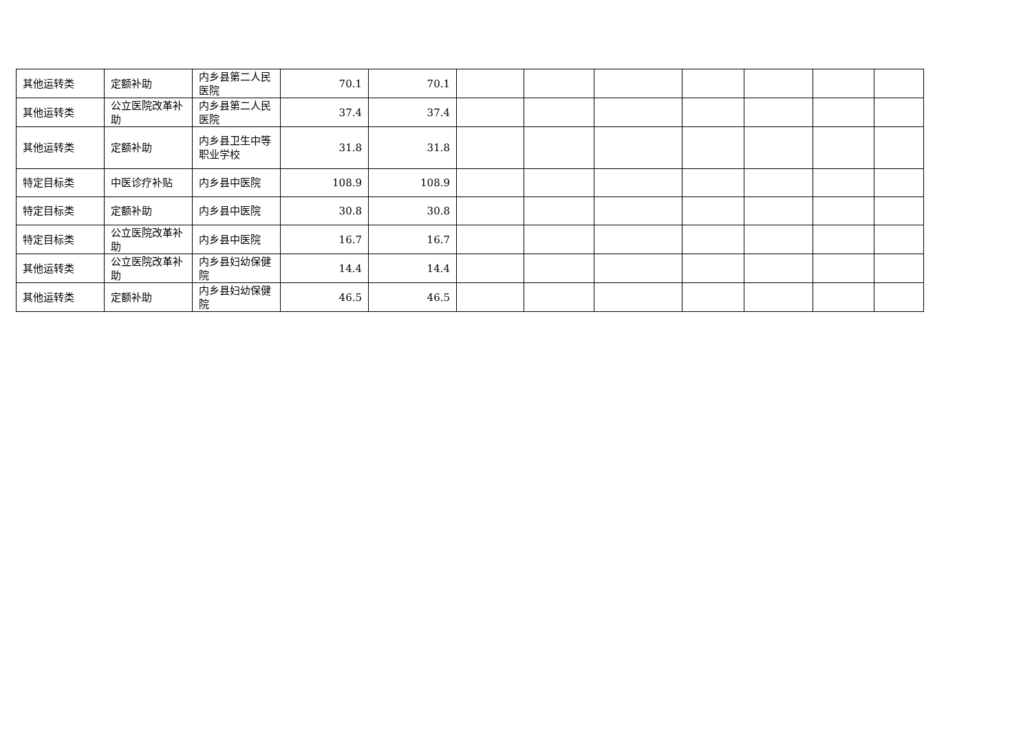| 其他运转类 | 定额补助 | 内乡县第二人民医院 | 70.1 | 70.1 | | | | | | | |
| 其他运转类 | 公立医院改革补助 | 内乡县第二人民医院 | 37.4 | 37.4 | | | | | | | |
| 其他运转类 | 定额补助 | 内乡县卫生中等职业学校 | 31.8 | 31.8 | | | | | | | |
| 特定目标类 | 中医诊疗补贴 | 内乡县中医院 | 108.9 | 108.9 | | | | | | | |
| 特定目标类 | 定额补助 | 内乡县中医院 | 30.8 | 30.8 | | | | | | | |
| 特定目标类 | 公立医院改革补助 | 内乡县中医院 | 16.7 | 16.7 | | | | | | | |
| 其他运转类 | 公立医院改革补助 | 内乡县妇幼保健院 | 14.4 | 14.4 | | | | | | | |
| 其他运转类 | 定额补助 | 内乡县妇幼保健院 | 46.5 | 46.5 | | | | | | | |